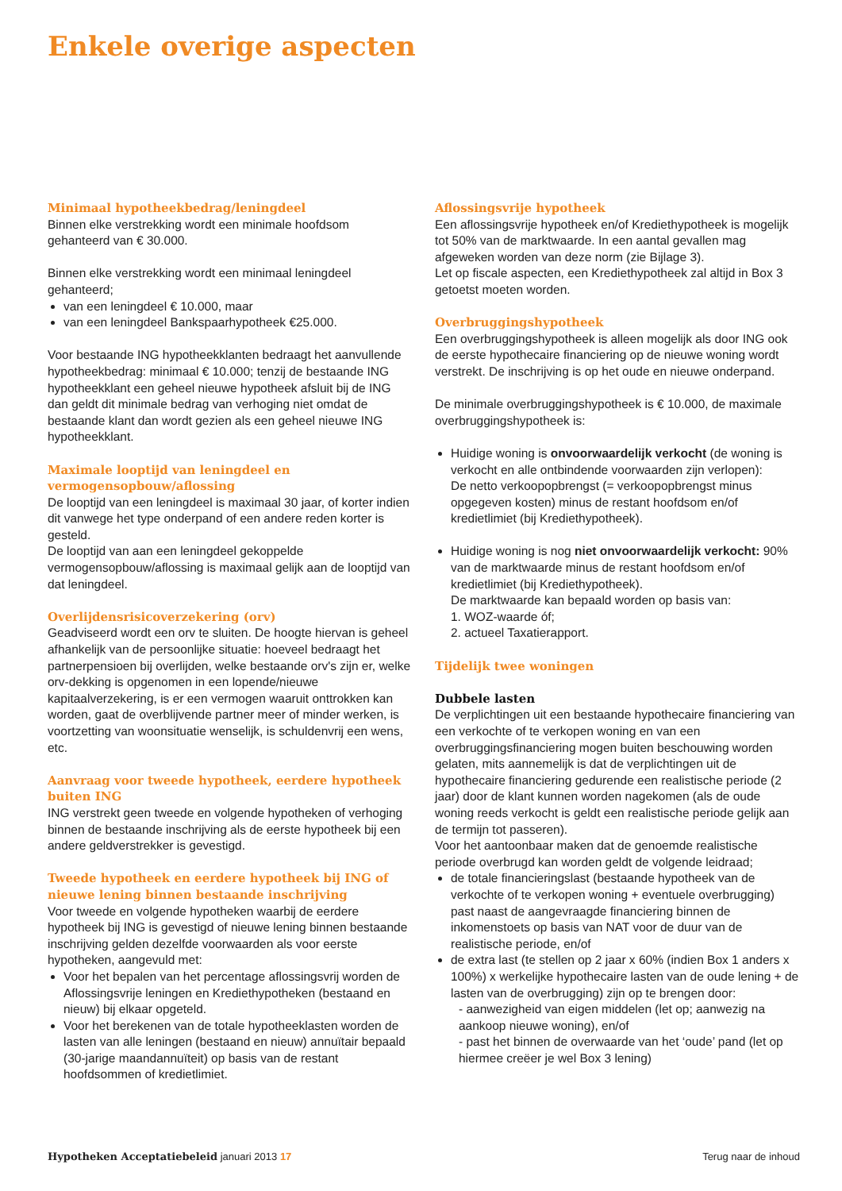Enkele overige aspecten
Minimaal hypotheekbedrag/leningdeel
Binnen elke verstrekking wordt een minimale hoofdsom gehanteerd van € 30.000.
Binnen elke verstrekking wordt een minimaal leningdeel gehanteerd;
van een leningdeel € 10.000, maar
van een leningdeel Bankspaarhypotheek €25.000.
Voor bestaande ING hypotheekklanten bedraagt het aanvullende hypotheekbedrag: minimaal € 10.000; tenzij de bestaande ING hypotheekklant een geheel nieuwe hypotheek afsluit bij de ING dan geldt dit minimale bedrag van verhoging niet omdat de bestaande klant dan wordt gezien als een geheel nieuwe ING hypotheekklant.
Maximale looptijd van leningdeel en vermogensopbouw/aflossing
De looptijd van een leningdeel is maximaal 30 jaar, of korter indien dit vanwege het type onderpand of een andere reden korter is gesteld.
De looptijd van aan een leningdeel gekoppelde vermogensopbouw/aflossing is maximaal gelijk aan de looptijd van dat leningdeel.
Overlijdensrisicoverzekering (orv)
Geadviseerd wordt een orv te sluiten. De hoogte hiervan is geheel afhankelijk van de persoonlijke situatie: hoeveel bedraagt het partnerpensioen bij overlijden, welke bestaande orv's zijn er, welke orv-dekking is opgenomen in een lopende/nieuwe kapitaalverzekering, is er een vermogen waaruit onttrokken kan worden, gaat de overblijvende partner meer of minder werken, is voortzetting van woonsituatie wenselijk, is schuldenvrij een wens, etc.
Aanvraag voor tweede hypotheek, eerdere hypotheek buiten ING
ING verstrekt geen tweede en volgende hypotheken of verhoging binnen de bestaande inschrijving als de eerste hypotheek bij een andere geldverstrekker is gevestigd.
Tweede hypotheek en eerdere hypotheek bij ING of nieuwe lening binnen bestaande inschrijving
Voor tweede en volgende hypotheken waarbij de eerdere hypotheek bij ING is gevestigd of nieuwe lening binnen bestaande inschrijving gelden dezelfde voorwaarden als voor eerste hypotheken, aangevuld met:
Voor het bepalen van het percentage aflossingsvrij worden de Aflossingsvrije leningen en Krediethypotheken (bestaand en nieuw) bij elkaar opgeteld.
Voor het berekenen van de totale hypotheeklasten worden de lasten van alle leningen (bestaand en nieuw) annuïtair bepaald (30-jarige maandannuïteit) op basis van de restant hoofdsommen of kredietlimiet.
Aflossingsvrije hypotheek
Een aflossingsvrije hypotheek en/of Krediethypotheek is mogelijk tot 50% van de marktwaarde. In een aantal gevallen mag afgeweken worden van deze norm (zie Bijlage 3).
Let op fiscale aspecten, een Krediethypotheek zal altijd in Box 3 getoetst moeten worden.
Overbruggingshypotheek
Een overbruggingshypotheek is alleen mogelijk als door ING ook de eerste hypothecaire financiering op de nieuwe woning wordt verstrekt. De inschrijving is op het oude en nieuwe onderpand.
De minimale overbruggingshypotheek is € 10.000, de maximale overbruggingshypotheek is:
Huidige woning is onvoorwaardelijk verkocht (de woning is verkocht en alle ontbindende voorwaarden zijn verlopen):
De netto verkoopopbrengst (= verkoopopbrengst minus opgegeven kosten) minus de restant hoofdsom en/of kredietlimiet (bij Krediethypotheek).
Huidige woning is nog niet onvoorwaardelijk verkocht: 90% van de marktwaarde minus de restant hoofdsom en/of kredietlimiet (bij Krediethypotheek).
De marktwaarde kan bepaald worden op basis van:
1. WOZ-waarde óf;
2. actueel Taxatierapport.
Tijdelijk twee woningen
Dubbele lasten
De verplichtingen uit een bestaande hypothecaire financiering van een verkochte of te verkopen woning en van een overbruggingsfinanciering mogen buiten beschouwing worden gelaten, mits aannemelijk is dat de verplichtingen uit de hypothecaire financiering gedurende een realistische periode (2 jaar) door de klant kunnen worden nagekomen (als de oude woning reeds verkocht is geldt een realistische periode gelijk aan de termijn tot passeren).
Voor het aantoonbaar maken dat de genoemde realistische periode overbrugd kan worden geldt de volgende leidraad;
de totale financieringslast (bestaande hypotheek van de verkochte of te verkopen woning + eventuele overbrugging) past naast de aangevraagde financiering binnen de inkomenstoets op basis van NAT voor de duur van de realistische periode, en/of
de extra last (te stellen op 2 jaar x 60% (indien Box 1 anders x 100%) x werkelijke hypothecaire lasten van de oude lening + de lasten van de overbrugging) zijn op te brengen door:
- aanwezigheid van eigen middelen (let op; aanwezig na aankoop nieuwe woning), en/of
- past het binnen de overwaarde van het ‘oude’ pand (let op hiermee creëer je wel Box 3 lening)
Hypotheken Acceptatiebeleid januari 2013 17 Terug naar de inhoud